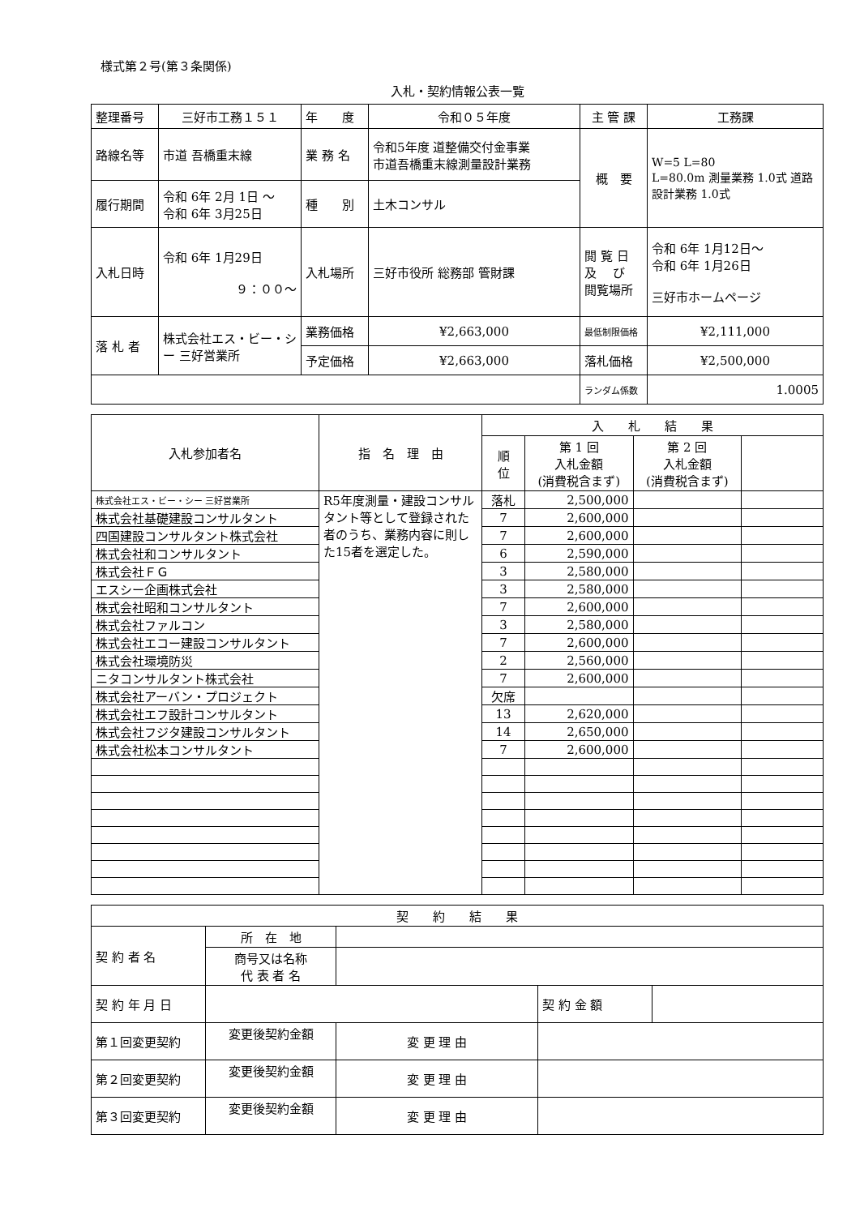様式第２号(第３条関係)
入札・契約情報公表一覧
| 整理番号 | 三好市工務１５１ | 年 度 | 令和０５年度 | 主 管 課 | 工務課 |
| 路線名等 | 市道 吾橋重末線 | 業 務 名 | 令和5年度 道整備交付金事業 市道吾橋重末線測量設計業務 | 概 要 | W=5 L=80 L=80.0m 測量業務 1.0式 道路設計業務 1.0式 |
| 履行期間 | 令和 6年 2月 1日 〜 令和 6年 3月25日 | 種 別 | 土木コンサル | | |
| 入札日時 | 令和 6年 1月29日 ９：００〜 | 入札場所 | 三好市役所 総務部 管財課 | 閲 覧 日 及 び 閲覧場所 | 令和 6年 1月12日〜 令和 6年 1月26日 三好市ホームページ |
| 落 札 者 | 株式会社エス・ビー・シー 三好営業所 | 業務価格 | ¥2,663,000 | 最低制限価格 | ¥2,111,000 |
| | | 予定価格 | ¥2,663,000 | 落札価格 | ¥2,500,000 |
| | | | | ランダム係数 | 1.0005 |
| 入札参加者名 | 指 名 理 由 | 入 札 結 果 | | | |
| --- | --- | --- | --- | --- | --- |
| | | 順 位 | 第 1 回 入札金額 (消費税含まず) | 第 2 回 入札金額 (消費税含まず) | |
| 株式会社エス・ビー・シー 三好営業所 | R5年度測量・建設コンサルタント等として登録された者のうち、業務内容に則した15者を選定した。 | 落札 | 2,500,000 | | |
| 株式会社基礎建設コンサルタント | | 7 | 2,600,000 | | |
| 四国建設コンサルタント株式会社 | | 7 | 2,600,000 | | |
| 株式会社和コンサルタント | | 6 | 2,590,000 | | |
| 株式会社ＦＧ | | 3 | 2,580,000 | | |
| エスシー企画株式会社 | | 3 | 2,580,000 | | |
| 株式会社昭和コンサルタント | | 7 | 2,600,000 | | |
| 株式会社ファルコン | | 3 | 2,580,000 | | |
| 株式会社エコー建設コンサルタント | | 7 | 2,600,000 | | |
| 株式会社環境防災 | | 2 | 2,560,000 | | |
| ニタコンサルタント株式会社 | | 7 | 2,600,000 | | |
| 株式会社アーバン・プロジェクト | | 欠席 | | | |
| 株式会社エフ設計コンサルタント | | 13 | 2,620,000 | | |
| 株式会社フジタ建設コンサルタント | | 14 | 2,650,000 | | |
| 株式会社松本コンサルタント | | 7 | 2,600,000 | | |
| 契 約 結 果 | | | | |
| 契 約 者 名 | 所 在 地 | | | |
| | 商号又は名称 代 表 者 名 | | | |
| 契 約 年 月 日 | | | 契 約 金 額 | |
| 第１回変更契約 | 変更後契約金額 | 変 更 理 由 | | |
| 第２回変更契約 | 変更後契約金額 | 変 更 理 由 | | |
| 第３回変更契約 | 変更後契約金額 | 変 更 理 由 | | |